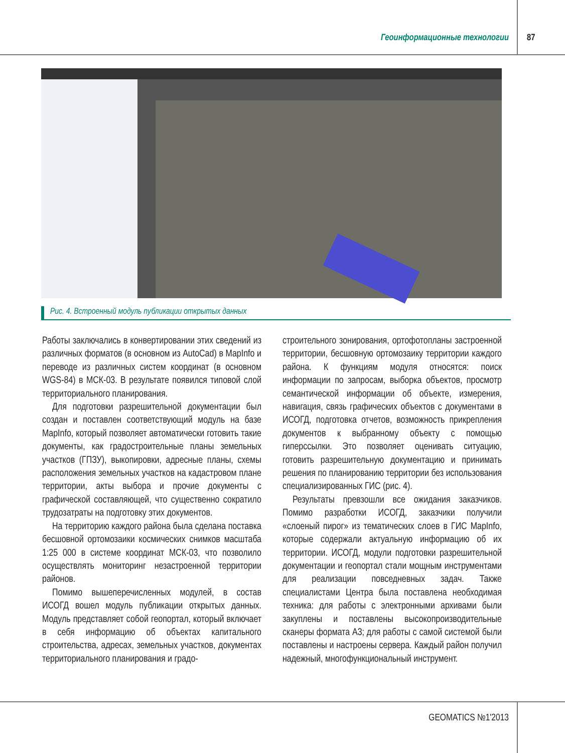Геоинформационные технологии 87
Рис. 4. Встроенный модуль публикации открытых данных
Работы заключались в конвертировании этих сведений из различных форматов (в основном из AutoCad) в MapInfo и переводе из различных систем координат (в основном WGS-84) в МСК-03. В результате появился типовой слой территориального планирования.
Для подготовки разрешительной документации был создан и поставлен соответствующий модуль на базе MapInfo, который позволяет автоматически готовить такие документы, как градостроительные планы земельных участков (ГПЗУ), выкопировки, адресные планы, схемы расположения земельных участков на кадастровом плане территории, акты выбора и прочие документы с графической составляющей, что существенно сократило трудозатраты на подготовку этих документов.
На территорию каждого района была сделана поставка бесшовной ортомозаики космических снимков масштаба 1:25 000 в системе координат МСК-03, что позволило осуществлять мониторинг незастроенной территории районов.
Помимо вышеперечисленных модулей, в состав ИСОГД вошел модуль публикации открытых данных. Модуль представляет собой геопортал, который включает в себя информацию об объектах капитального строительства, адресах, земельных участков, документах территориального планирования и градо-
строительного зонирования, ортофотопланы застроенной территории, бесшовную ортомозаику территории каждого района. К функциям модуля относятся: поиск информации по запросам, выборка объектов, просмотр семантической информации об объекте, измерения, навигация, связь графических объектов с документами в ИСОГД, подготовка отчетов, возможность прикрепления документов к выбранному объекту с помощью гиперссылки. Это позволяет оценивать ситуацию, готовить разрешительную документацию и принимать решения по планированию территории без использования специализированных ГИС (рис. 4).
Результаты превзошли все ожидания заказчиков. Помимо разработки ИСОГД, заказчики получили «слоеный пирог» из тематических слоев в ГИС MapInfo, которые содержали актуальную информацию об их территории. ИСОГД, модули подготовки разрешительной документации и геопортал стали мощным инструментами для реализации повседневных задач. Также специалистами Центра была поставлена необходимая техника: для работы с электронными архивами были закуплены и поставлены высокопроизводительные сканеры формата А3; для работы с самой системой были поставлены и настроены сервера. Каждый район получил надежный, многофункциональный инструмент.
GEOMATICS №1'2013